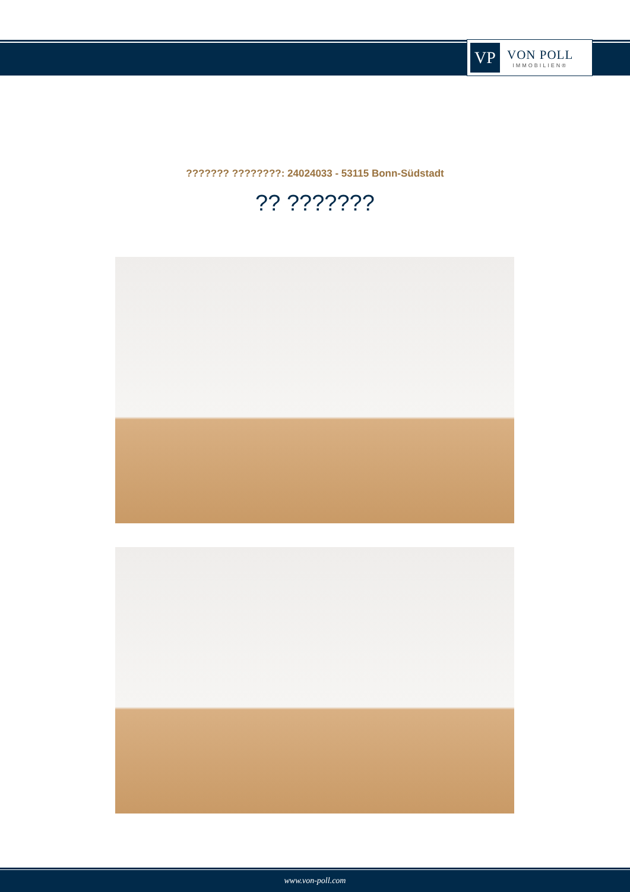VP
VON POLL
IMMOBILIEN®
??????? ????????: 24024033 - 53115 Bonn-Südstadt
?? ???????
www.von-poll.com